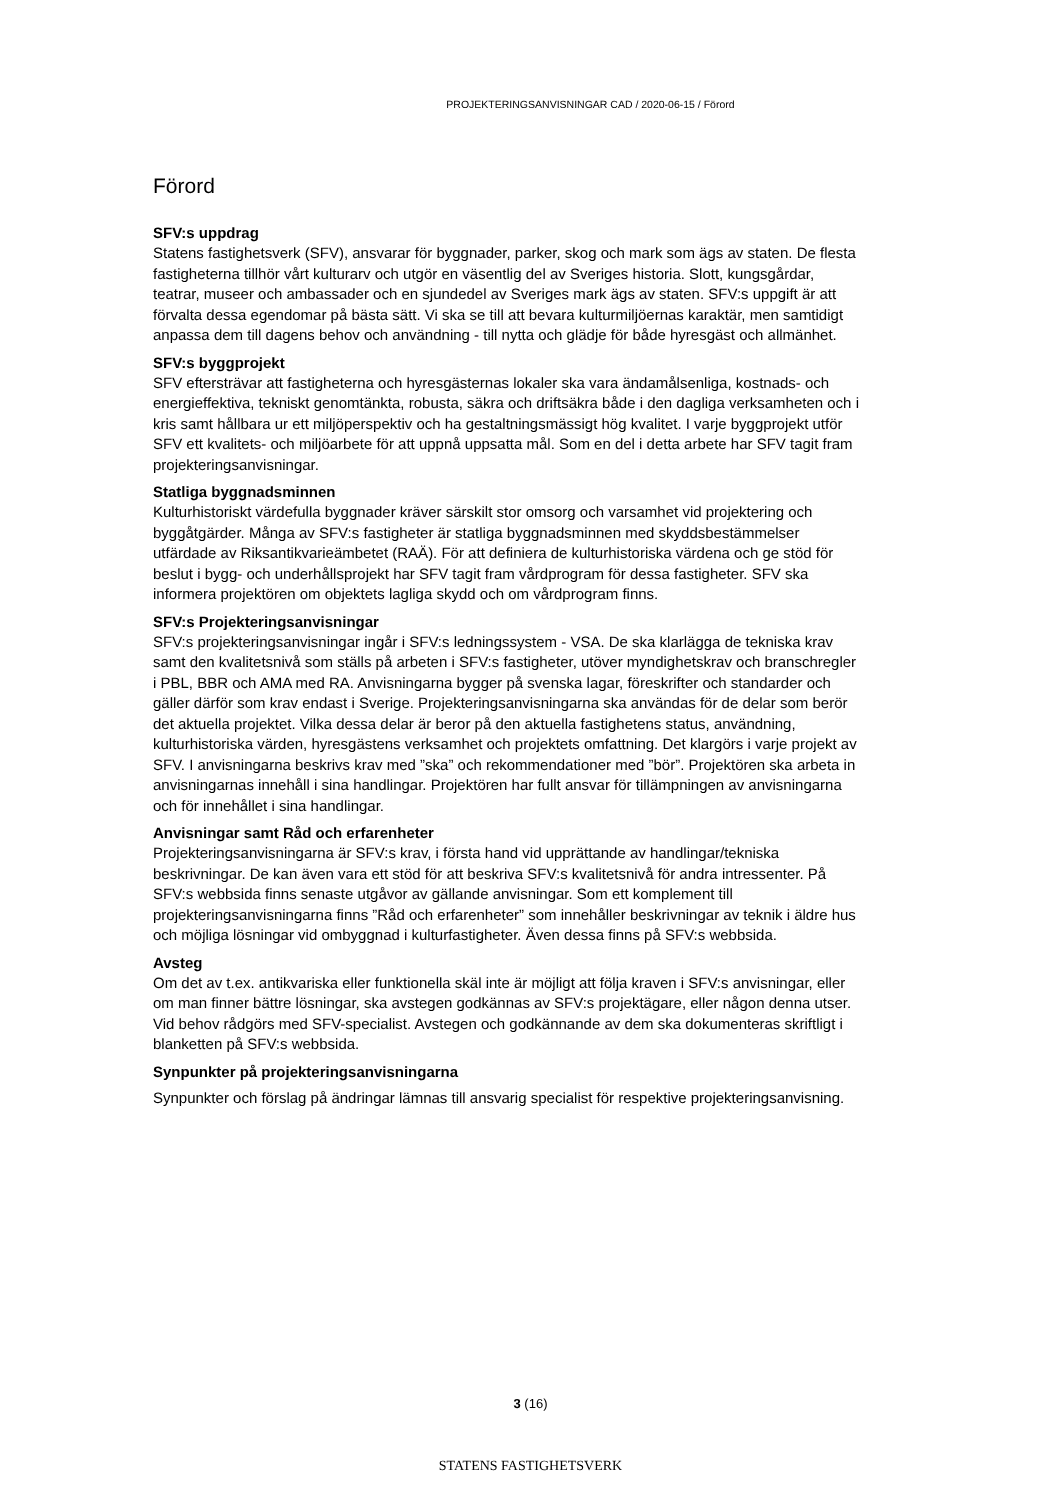PROJEKTERINGSANVISNINGAR CAD / 2020-06-15 / Förord
Förord
SFV:s uppdrag
Statens fastighetsverk (SFV), ansvarar för byggnader, parker, skog och mark som ägs av staten. De flesta fastigheterna tillhör vårt kulturarv och utgör en väsentlig del av Sveriges historia. Slott, kungsgårdar, teatrar, museer och ambassader och en sjundedel av Sveriges mark ägs av staten. SFV:s uppgift är att förvalta dessa egendomar på bästa sätt. Vi ska se till att bevara kulturmiljöernas karaktär, men samtidigt anpassa dem till dagens behov och användning - till nytta och glädje för både hyresgäst och allmänhet.
SFV:s byggprojekt
SFV eftersträvar att fastigheterna och hyresgästernas lokaler ska vara ändamålsenliga, kostnads- och energieffektiva, tekniskt genomtänkta, robusta, säkra och driftsäkra både i den dagliga verksamheten och i kris samt hållbara ur ett miljöperspektiv och ha gestaltningsmässigt hög kvalitet. I varje byggprojekt utför SFV ett kvalitets- och miljöarbete för att uppnå uppsatta mål. Som en del i detta arbete har SFV tagit fram projekteringsanvisningar.
Statliga byggnadsminnen
Kulturhistoriskt värdefulla byggnader kräver särskilt stor omsorg och varsamhet vid projektering och byggåtgärder. Många av SFV:s fastigheter är statliga byggnadsminnen med skyddsbestämmelser utfärdade av Riksantikvarieämbetet (RAÄ). För att definiera de kulturhistoriska värdena och ge stöd för beslut i bygg- och underhållsprojekt har SFV tagit fram vårdprogram för dessa fastigheter. SFV ska informera projektören om objektets lagliga skydd och om vårdprogram finns.
SFV:s Projekteringsanvisningar
SFV:s projekteringsanvisningar ingår i SFV:s ledningssystem - VSA. De ska klarlägga de tekniska krav samt den kvalitetsnivå som ställs på arbeten i SFV:s fastigheter, utöver myndighetskrav och branschregler i PBL, BBR och AMA med RA. Anvisningarna bygger på svenska lagar, föreskrifter och standarder och gäller därför som krav endast i Sverige. Projekteringsanvisningarna ska användas för de delar som berör det aktuella projektet. Vilka dessa delar är beror på den aktuella fastighetens status, användning, kulturhistoriska värden, hyresgästens verksamhet och projektets omfattning. Det klargörs i varje projekt av SFV. I anvisningarna beskrivs krav med ”ska” och rekommendationer med ”bör”. Projektören ska arbeta in anvisningarnas innehåll i sina handlingar. Projektören har fullt ansvar för tillämpningen av anvisningarna och för innehållet i sina handlingar.
Anvisningar samt Råd och erfarenheter
Projekteringsanvisningarna är SFV:s krav, i första hand vid upprättande av handlingar/tekniska beskrivningar. De kan även vara ett stöd för att beskriva SFV:s kvalitetsnivå för andra intressenter. På SFV:s webbsida finns senaste utgåvor av gällande anvisningar. Som ett komplement till projekteringsanvisningarna finns ”Råd och erfarenheter” som innehåller beskrivningar av teknik i äldre hus och möjliga lösningar vid ombyggnad i kulturfastigheter. Även dessa finns på SFV:s webbsida.
Avsteg
Om det av t.ex. antikvariska eller funktionella skäl inte är möjligt att följa kraven i SFV:s anvisningar, eller om man finner bättre lösningar, ska avstegen godkännas av SFV:s projektägare, eller någon denna utser. Vid behov rådgörs med SFV-specialist. Avstegen och godkännande av dem ska dokumenteras skriftligt i blanketten på SFV:s webbsida.
Synpunkter på projekteringsanvisningarna
Synpunkter och förslag på ändringar lämnas till ansvarig specialist för respektive projekteringsanvisning.
3 (16)
STATENS FASTIGHETSVERK